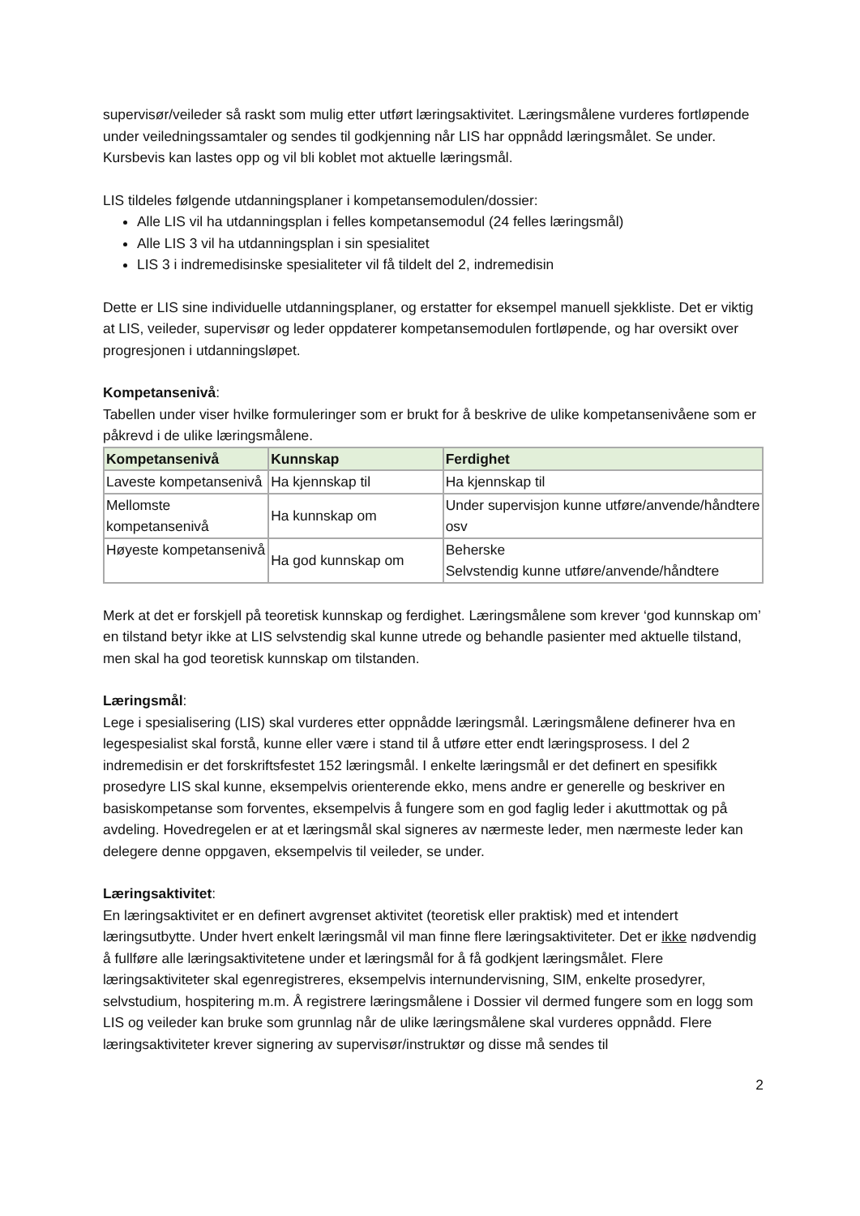supervisør/veileder så raskt som mulig etter utført læringsaktivitet. Læringsmålene vurderes fortløpende under veiledningssamtaler og sendes til godkjenning når LIS har oppnådd læringsmålet. Se under. Kursbevis kan lastes opp og vil bli koblet mot aktuelle læringsmål.
LIS tildeles følgende utdanningsplaner i kompetansemodulen/dossier:
Alle LIS vil ha utdanningsplan i felles kompetansemodul (24 felles læringsmål)
Alle LIS 3 vil ha utdanningsplan i sin spesialitet
LIS 3 i indremedisinske spesialiteter vil få tildelt del 2, indremedisin
Dette er LIS sine individuelle utdanningsplaner, og erstatter for eksempel manuell sjekkliste. Det er viktig at LIS, veileder, supervisør og leder oppdaterer kompetansemodulen fortløpende, og har oversikt over progresjonen i utdanningsløpet.
Kompetansenivå:
Tabellen under viser hvilke formuleringer som er brukt for å beskrive de ulike kompetansenivåene som er påkrevd i de ulike læringsmålene.
| Kompetansenivå | Kunnskap | Ferdighet |
| --- | --- | --- |
| Laveste kompetansenivå | Ha kjennskap til | Ha kjennskap til |
| Mellomste kompetansenivå | Ha kunnskap om | Under supervisjon kunne utføre/anvende/håndtere osv |
| Høyeste kompetansenivå | Ha god kunnskap om | Beherske Selvstendig kunne utføre/anvende/håndtere |
Merk at det er forskjell på teoretisk kunnskap og ferdighet. Læringsmålene som krever ‘god kunnskap om’ en tilstand betyr ikke at LIS selvstendig skal kunne utrede og behandle pasienter med aktuelle tilstand, men skal ha god teoretisk kunnskap om tilstanden.
Læringsmål:
Lege i spesialisering (LIS) skal vurderes etter oppnådde læringsmål. Læringsmålene definerer hva en legespesialist skal forstå, kunne eller være i stand til å utføre etter endt læringsprosess. I del 2 indremedisin er det forskriftsfestet 152 læringsmål. I enkelte læringsmål er det definert en spesifikk prosedyre LIS skal kunne, eksempelvis orienterende ekko, mens andre er generelle og beskriver en basiskompetanse som forventes, eksempelvis å fungere som en god faglig leder i akuttmottak og på avdeling. Hovedregelen er at et læringsmål skal signeres av nærmeste leder, men nærmeste leder kan delegere denne oppgaven, eksempelvis til veileder, se under.
Læringsaktivitet:
En læringsaktivitet er en definert avgrenset aktivitet (teoretisk eller praktisk) med et intendert læringsutbytte. Under hvert enkelt læringsmål vil man finne flere læringsaktiviteter. Det er ikke nødvendig å fullføre alle læringsaktivitetene under et læringsmål for å få godkjent læringsmålet. Flere læringsaktiviteter skal egenregistreres, eksempelvis internundervisning, SIM, enkelte prosedyrer, selvstudium, hospitering m.m. Å registrere læringsmålene i Dossier vil dermed fungere som en logg som LIS og veileder kan bruke som grunnlag når de ulike læringsmålene skal vurderes oppnådd. Flere læringsaktiviteter krever signering av supervisør/instruktør og disse må sendes til
2